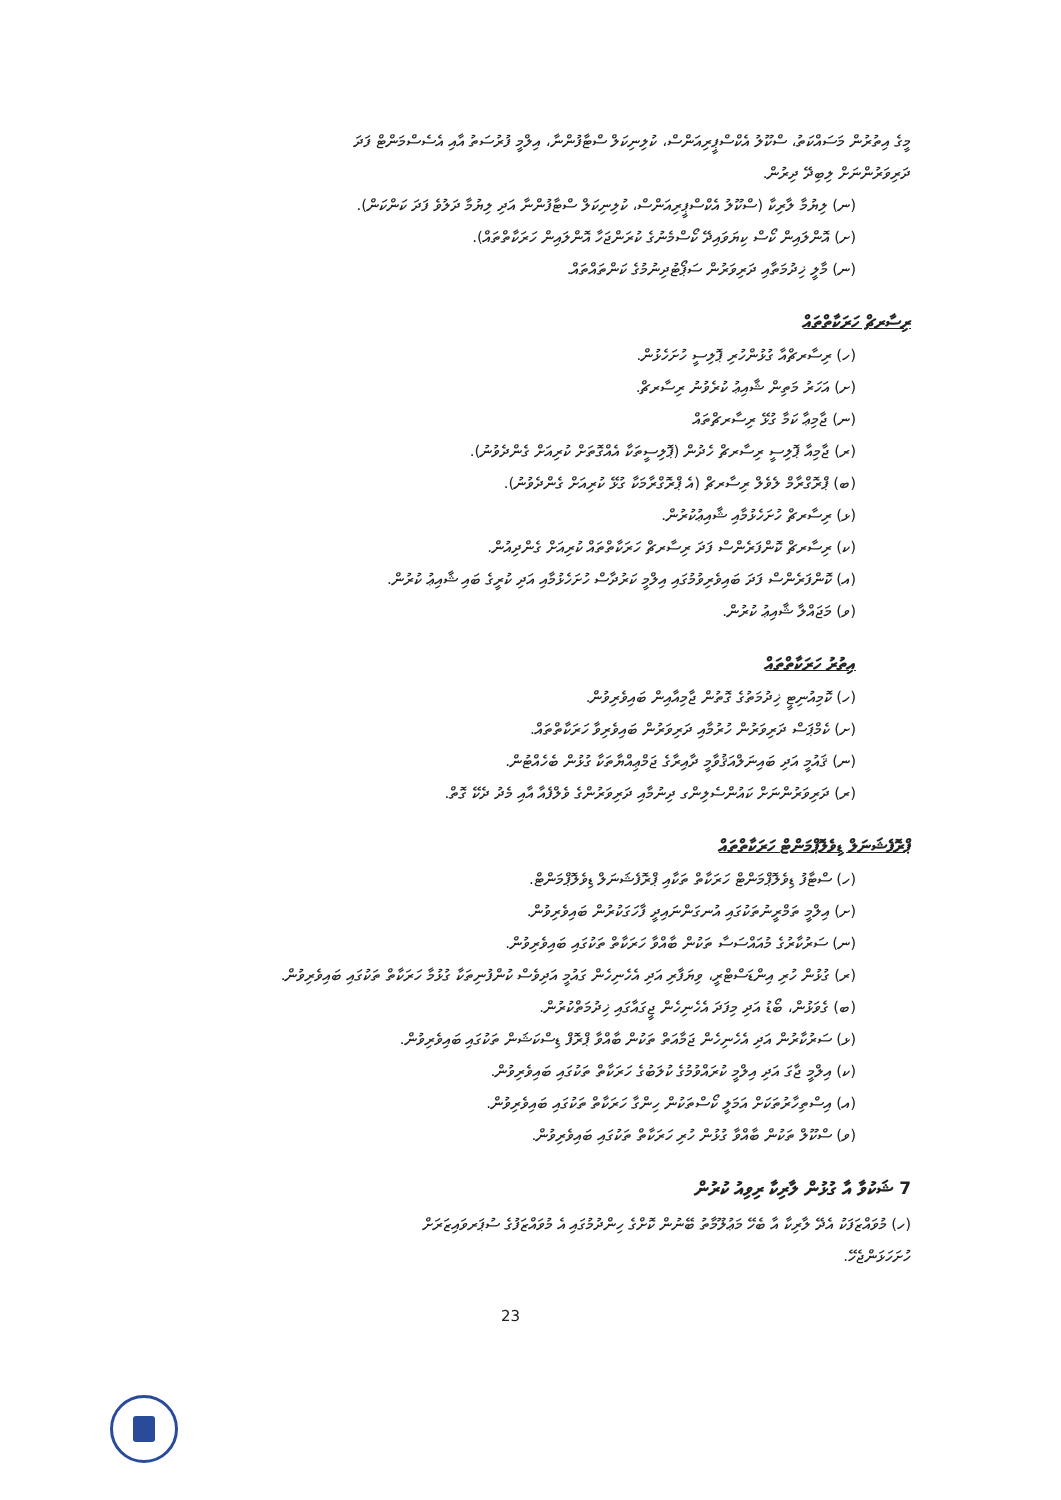މީގެ އިތުރުން މަސައްކަތު، ސްކޫލު އެކްސްޕީރިއަންސް، ކުލިނިކަލް ސްޓާފުންނާ، އިލްމީ ފުރުސަތު އާއި އެސެސްމަންޓް ފަދަ
ދަރިވަރުންނަށް ލިބިދޭ ދިރުން.
(ނ) ލިޔުމާ ލާރިކާ (ސްކޫލު އެކްސްޕީރިއަންސް، ކުލިނިކަލް ސްޓާފުންނާ އަދި ލިޔުމާ ދަލުވެ ފަދަ ކަންކަން).
(ށ) އޮންލައިން ކޯސް ކިޔަވައިދޭ ކޯސްމެނުގެ ކުރަންޖަހާ އޮންލައިން ހަރަކާތްތައް).
(ނ) މާލީ ޚިދުމަތާއި ދަރިވަރުން ސަޕޯޓުދިނުމުގެ ކަންތައްތައް.
ރިސާރޗް ހަރަކާތްތައް
(ހ) ރިސާރޗްއާ ގުޅުންހުރި ޕޮލިސީ ހުށަހެޅުން.
(ށ) އަހަރު މަތިން ޝާއިޢު ކުރެވުނު ރިސާރޗް.
(ނ) ޖާމިޢާ ކަމާ ގުޅޭ ރިސާރޗްތައް
(ރ) ޖާމިއާ ޕޮލިސީ ރިސާރޗް ހެދުން (ޕޮލިސީތަކާ އެއްގޮތަށް ކުރިއަށް ގެންދެވުނު).
(ބ) ޕްރޮގްރާމް ލެވެލް ރިސާރޗް (އެ ޕްރޮގްރާމަކާ ގުޅޭ ކުރިއަށް ގެންދެވުނު).
(ޅ) ރިސާރޗް ހުށަހެޅުމާއި ޝާއިޢުކުރުން.
(ކ) ރިސާރޗް ކޮންފަރެންސް ފަދަ ރިސާރޗް ހަރަކާތްތައް ކުރިއަށް ގެންދިއުން.
(އ) ކޮންފަރެންސް ފަދަ ބައިވެރިވުމުގައި އިލްމީ ކަރުދާސް ހުށަހެޅުމާއި އަދި ކުރީގެ ބައި ޝާއިޢު ކުރުން.
(ވ) މަޖައްލާ ޝާއިޢު ކުރުން.
އިތުރު ހަރަކާތްތައް
(ހ) ކޮމިއުނިޓީ ޚިދުމަތުގެ ގޮތުން ޖާމިއާއިން ބައިވެރިވުން.
(ށ) ކެމްޕަސް ދަރިވަރުން ހުރުމާއި ދަރިވަރުން ބައިވެރިވާ ހަރަކާތްތައް.
(ނ) ޤައުމީ އަދި ބައިނަލްއަޤުވާމީ ދާއިރާގެ ޖަމްޢިއްޔާތަކާ ގުޅުން ބެހެއްޓުން.
(ރ) ދަރިވަރުންނަށް ކައުންސެލިންގ ދިނުމާއި ދަރިވަރުންގެ ވެލްފެއާ އާއި މެދު ދެކޭ ގޮތް.
ޕްރޮފެޝަނަލް ޑިވެލޮޕްމަންޓް ހަރަކާތްތައް
(ހ) ސްޓާފު ޑިވެލޮޕްމަންޓް ހަރަކާތް ތަކާއި ޕްރޮފެޝަނަލް ޑިވެލޮޕްމަންޓް.
(ށ) އިލްމީ ތަމްރީނުތަކުގައި އުނގަންނައިދީ ފާހަގަކުރުން ބައިވެރިވުން.
(ނ) ސަރުކާރުގެ މުއައްސަސާ ތަކުން ބާއްވާ ހަރަކާތް ތަކުގައި ބައިވެރިވުން.
(ރ) ގުޅުން ހުރި އިންޑަސްޓްރީ، ވިޔަފާރި އަދި އެހެނިހެން ގައުމީ އަދިވެސް ކުންފުނިތަކާ ގުޅުމާ ހަރަކާތް ތަކުގައި ބައިވެރިވުން.
(ބ) ގެވަޅުން، ބޯޑު އަދި މިފަދަ އެހެނިހެން ޖީގައާގައި ޚިދުމަތްކުރުން.
(ޅ) ސަރުކާރުން އަދި އެހެނިހެން ޖަމާއަތް ތަކުން ބާއްވާ ޕްރޮފް ޑިސްކަޝަން ތަކުގައި ބައިވެރިވުން.
(ކ) އިލްމީ ޖާގަ އަދި އިލްމީ ކުރައްވުމުގެ ކުލަބުގެ ހަރަކާތް ތަކުގައި ބައިވެރިވުން.
(އ) އިސްތިހާރުތަކަށް އަމަލީ ކޯސްތަކުން ހިންގާ ހަރަކާތް ތަކުގައި ބައިވެރިވުން.
(ވ) ސްކޫލް ތަކުން ބާއްވާ ގުޅުން ހުރި ހަރަކާތް ތަކުގައި ބައިވެރިވުން.
7 ޝަކުވާ އާ ގުޅުން ލާރިކާ ރިވިއު ކުރުން
(ހ) މުވައްޒަފަކު އެދޭ ލާރިކާ އާ ބެހޭ މަޢުލޫމާތު ބޭނުން ކޮށްގެ ހިންދުމުގައި އެ މުވައްޒަފުގެ ސުޕަރވައިޒަރަށް
ހުށަހަޅަންޖެހޭ.
23